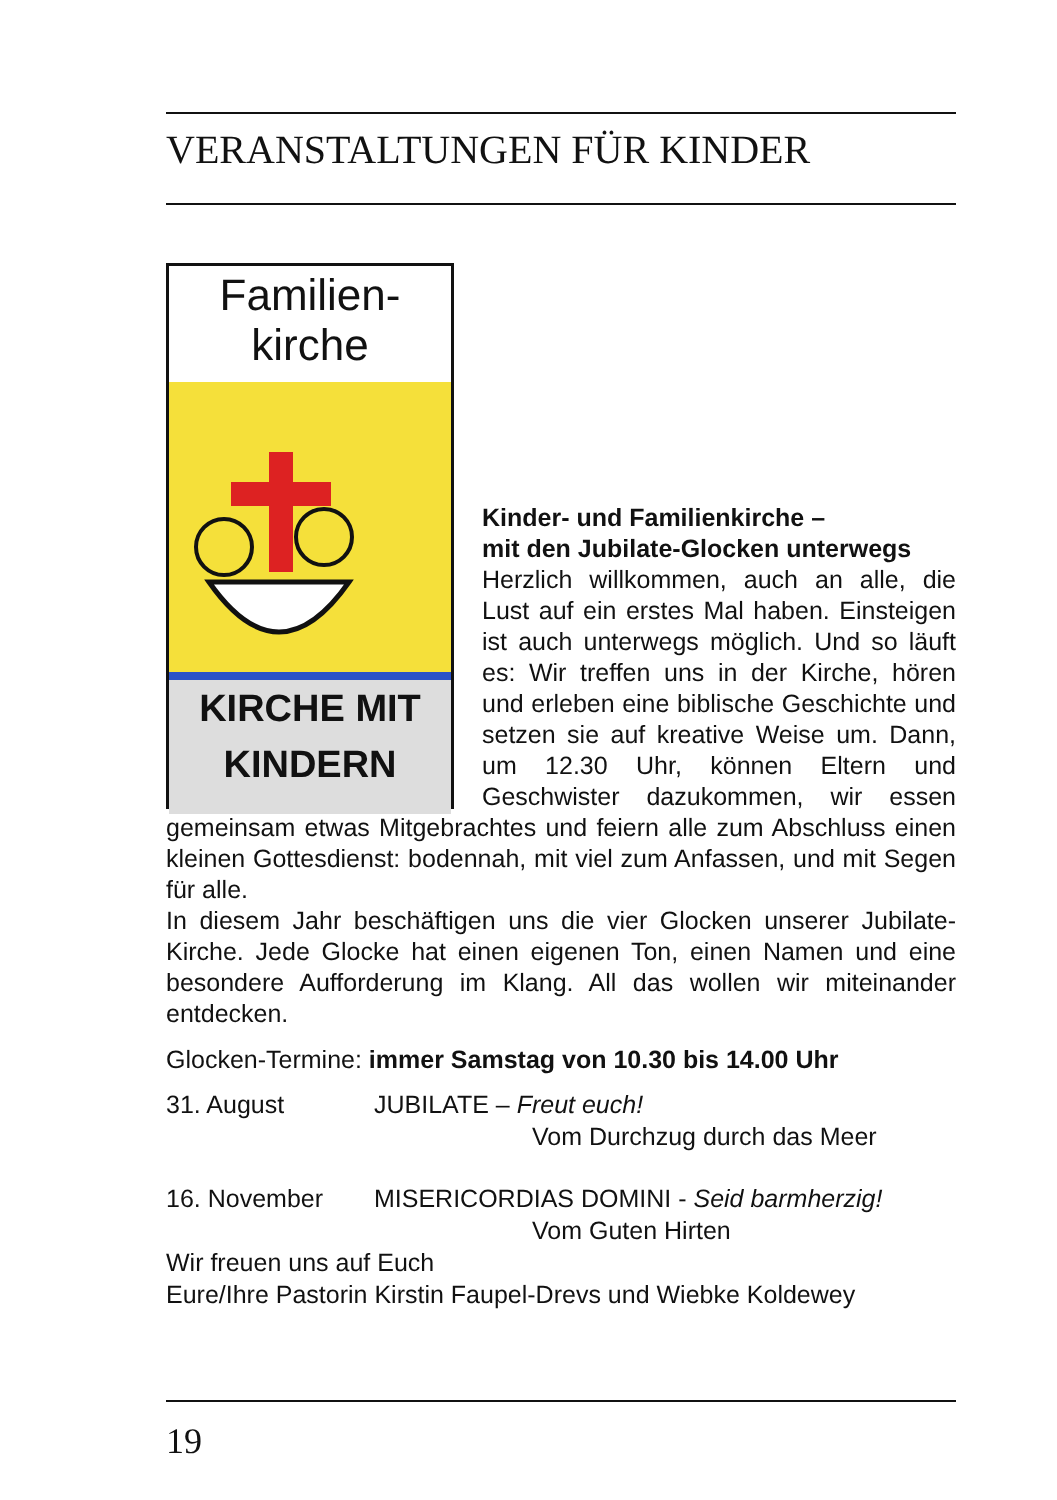VERANSTALTUNGEN FÜR KINDER
Familien-
kirche
KIRCHE MIT
KINDERN
Kinder- und Familienkirche –
mit den Jubilate-Glocken unterwegs
Herzlich willkommen, auch an alle, die Lust auf ein erstes Mal haben. Einsteigen ist auch unterwegs möglich. Und so läuft es: Wir treffen uns in der Kirche, hören und erleben eine biblische Geschichte und setzen sie auf kreative Weise um. Dann, um 12.30 Uhr, können Eltern und Geschwister dazukommen, wir essen gemeinsam etwas Mitgebrachtes und feiern alle zum Abschluss einen kleinen Gottesdienst: bodennah, mit viel zum Anfassen, und mit Segen für alle.
In diesem Jahr beschäftigen uns die vier Glocken unserer Jubilate-Kirche. Jede Glocke hat einen eigenen Ton, einen Namen und eine besondere Aufforderung im Klang. All das wollen wir miteinander entdecken.
Glocken-Termine: immer Samstag von 10.30 bis 14.00 Uhr
31. August JUBILATE – Freut euch!
Vom Durchzug durch das Meer
16. November MISERICORDIAS DOMINI - Seid barmherzig!
Vom Guten Hirten
Wir freuen uns auf Euch
Eure/Ihre Pastorin Kirstin Faupel-Drevs und Wiebke Koldewey
19